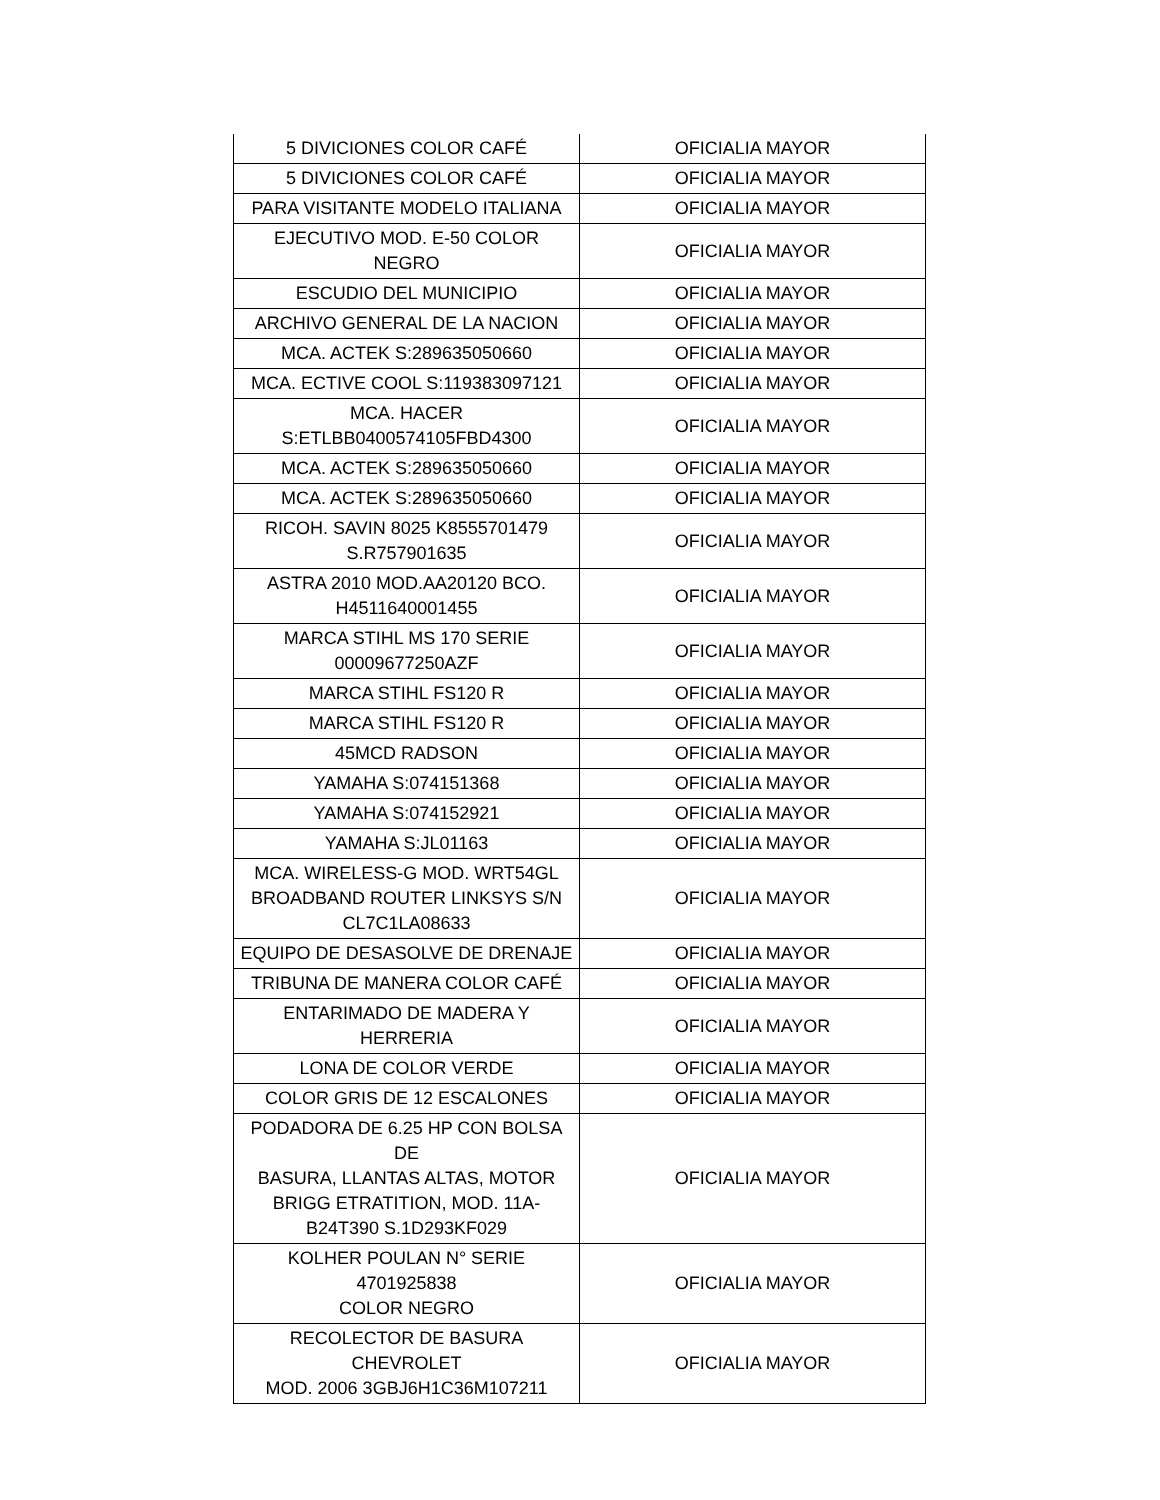| 5 DIVICIONES COLOR CAFÉ | OFICIALIA MAYOR |
| 5 DIVICIONES COLOR CAFÉ | OFICIALIA MAYOR |
| PARA VISITANTE MODELO ITALIANA | OFICIALIA MAYOR |
| EJECUTIVO MOD. E-50 COLOR NEGRO | OFICIALIA MAYOR |
| ESCUDIO DEL MUNICIPIO | OFICIALIA MAYOR |
| ARCHIVO GENERAL DE LA NACION | OFICIALIA MAYOR |
| MCA. ACTEK S:289635050660 | OFICIALIA MAYOR |
| MCA. ECTIVE COOL S:119383097121 | OFICIALIA MAYOR |
| MCA. HACER S:ETLBB0400574105FBD4300 | OFICIALIA MAYOR |
| MCA. ACTEK S:289635050660 | OFICIALIA MAYOR |
| MCA. ACTEK S:289635050660 | OFICIALIA MAYOR |
| RICOH. SAVIN 8025 K8555701479 S.R757901635 | OFICIALIA MAYOR |
| ASTRA 2010 MOD.AA20120 BCO. H4511640001455 | OFICIALIA MAYOR |
| MARCA STIHL MS 170 SERIE 00009677250AZF | OFICIALIA MAYOR |
| MARCA STIHL FS120 R | OFICIALIA MAYOR |
| MARCA STIHL FS120 R | OFICIALIA MAYOR |
| 45MCD RADSON | OFICIALIA MAYOR |
| YAMAHA S:074151368 | OFICIALIA MAYOR |
| YAMAHA S:074152921 | OFICIALIA MAYOR |
| YAMAHA S:JL01163 | OFICIALIA MAYOR |
| MCA. WIRELESS-G MOD. WRT54GL BROADBAND ROUTER LINKSYS S/N CL7C1LA08633 | OFICIALIA MAYOR |
| EQUIPO DE DESASOLVE DE DRENAJE | OFICIALIA MAYOR |
| TRIBUNA DE MANERA COLOR CAFÉ | OFICIALIA MAYOR |
| ENTARIMADO DE MADERA Y HERRERIA | OFICIALIA MAYOR |
| LONA DE COLOR VERDE | OFICIALIA MAYOR |
| COLOR GRIS DE 12 ESCALONES | OFICIALIA MAYOR |
| PODADORA DE 6.25 HP CON BOLSA DE BASURA, LLANTAS ALTAS, MOTOR BRIGG ETRATITION, MOD. 11A- B24T390 S.1D293KF029 | OFICIALIA MAYOR |
| KOLHER POULAN N° SERIE 4701925838 COLOR NEGRO | OFICIALIA MAYOR |
| RECOLECTOR DE BASURA CHEVROLET MOD. 2006 3GBJ6H1C36M107211 | OFICIALIA MAYOR |